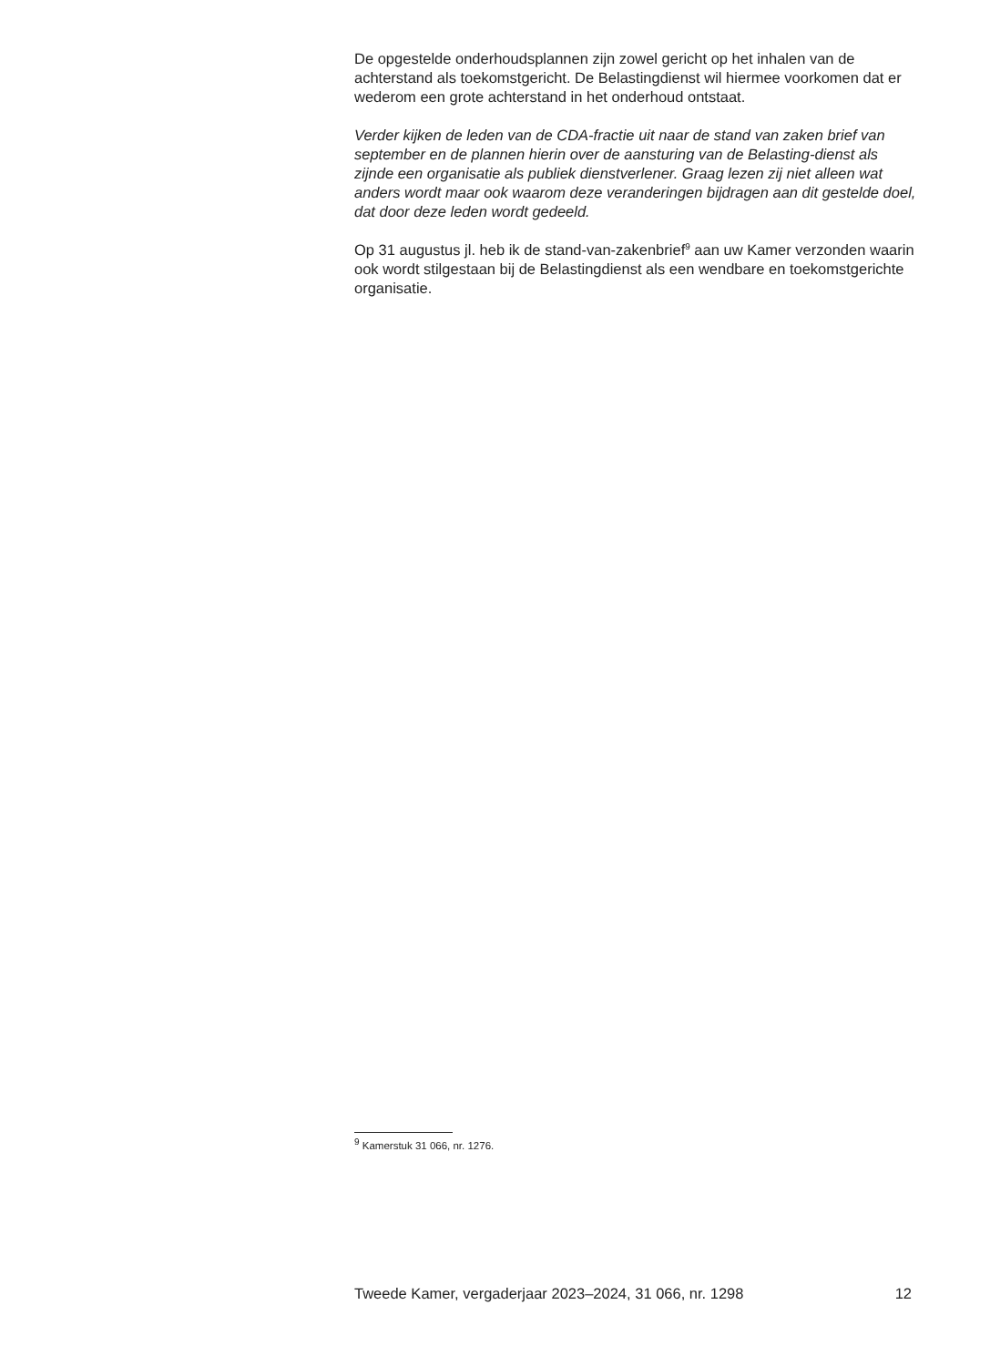De opgestelde onderhoudsplannen zijn zowel gericht op het inhalen van de achterstand als toekomstgericht. De Belastingdienst wil hiermee voorkomen dat er wederom een grote achterstand in het onderhoud ontstaat.
Verder kijken de leden van de CDA-fractie uit naar de stand van zaken brief van september en de plannen hierin over de aansturing van de Belasting-dienst als zijnde een organisatie als publiek dienstverlener. Graag lezen zij niet alleen wat anders wordt maar ook waarom deze veranderingen bijdragen aan dit gestelde doel, dat door deze leden wordt gedeeld.
Op 31 augustus jl. heb ik de stand-van-zakenbrief<sup>9</sup> aan uw Kamer verzonden waarin ook wordt stilgestaan bij de Belastingdienst als een wendbare en toekomstgerichte organisatie.
<sup>9</sup> Kamerstuk 31 066, nr. 1276.
Tweede Kamer, vergaderjaar 2023–2024, 31 066, nr. 1298 12